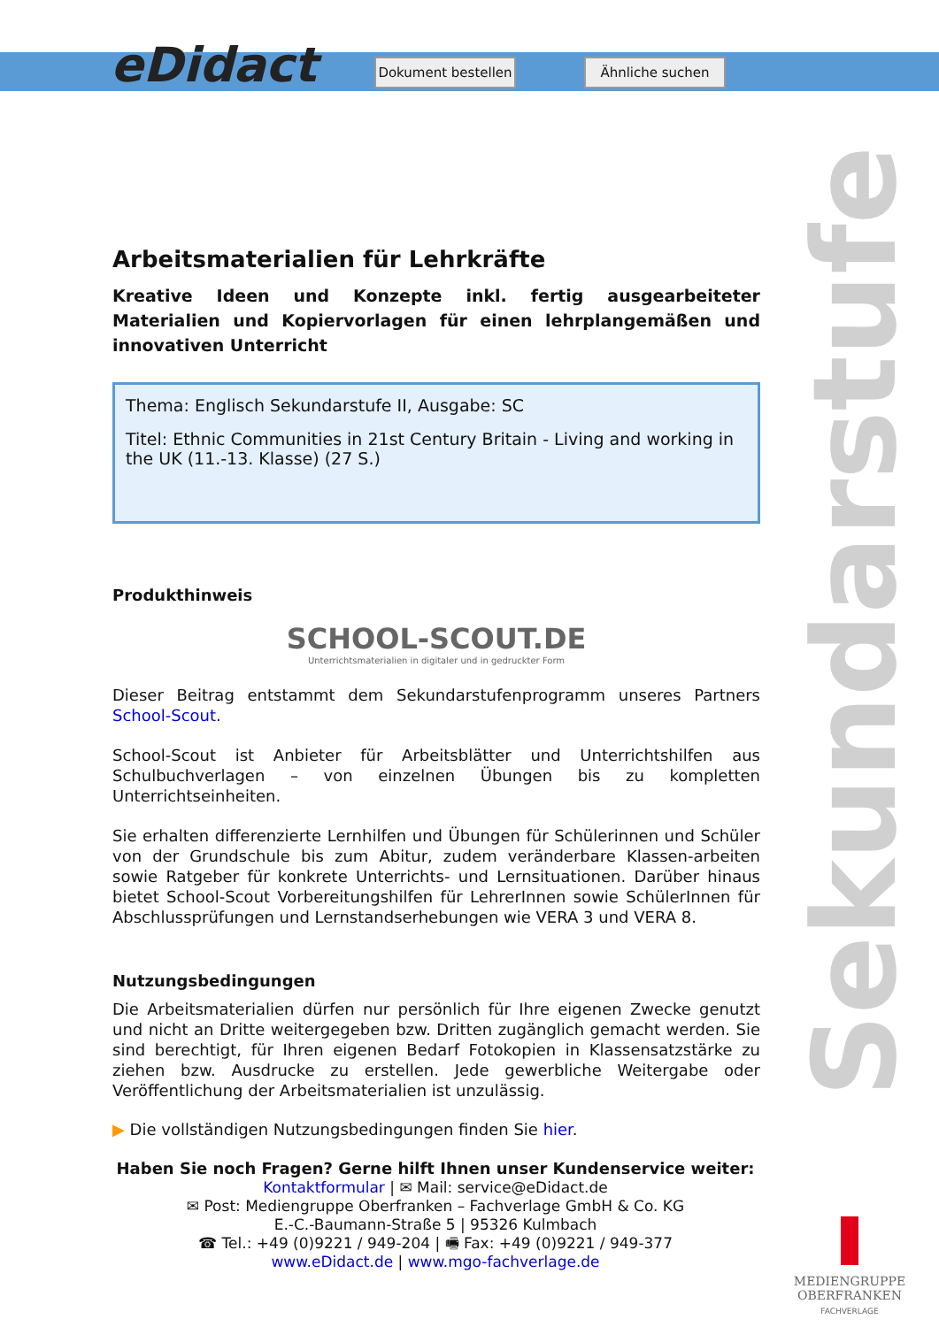eDidact
Dokument bestellen
Ähnliche suchen
Sekundarstufe
Arbeitsmaterialien für Lehrkräfte
Kreative Ideen und Konzepte inkl. fertig ausgearbeiteter Materialien und Kopiervorlagen für einen lehrplangemäßen und innovativen Unterricht
Thema: Englisch Sekundarstufe II, Ausgabe: SC
Titel: Ethnic Communities in 21st Century Britain - Living and working in the UK (11.-13. Klasse) (27 S.)
Produkthinweis
SCHOOL-SCOUT.DE
Unterrichtsmaterialien in digitaler und in gedruckter Form
Dieser Beitrag entstammt dem Sekundarstufenprogramm unseres Partners School-Scout.
School-Scout ist Anbieter für Arbeitsblätter und Unterrichtshilfen aus Schulbuchverlagen – von einzelnen Übungen bis zu kompletten Unterrichtseinheiten.
Sie erhalten differenzierte Lernhilfen und Übungen für Schülerinnen und Schüler von der Grundschule bis zum Abitur, zudem veränderbare Klassen-arbeiten sowie Ratgeber für konkrete Unterrichts- und Lernsituationen. Darüber hinaus bietet School-Scout Vorbereitungshilfen für LehrerInnen sowie SchülerInnen für Abschlussprüfungen und Lernstandserhebungen wie VERA 3 und VERA 8.
Nutzungsbedingungen
Die Arbeitsmaterialien dürfen nur persönlich für Ihre eigenen Zwecke genutzt und nicht an Dritte weitergegeben bzw. Dritten zugänglich gemacht werden. Sie sind berechtigt, für Ihren eigenen Bedarf Fotokopien in Klassensatzstärke zu ziehen bzw. Ausdrucke zu erstellen. Jede gewerbliche Weitergabe oder Veröffentlichung der Arbeitsmaterialien ist unzulässig.
▶ Die vollständigen Nutzungsbedingungen finden Sie hier.
Haben Sie noch Fragen? Gerne hilft Ihnen unser Kundenservice weiter:
Kontaktformular | ✉ Mail: service@eDidact.de
✉ Post: Mediengruppe Oberfranken – Fachverlage GmbH & Co. KG
E.-C.-Baumann-Straße 5 | 95326 Kulmbach
☎ Tel.: +49 (0)9221 / 949-204 | 🖷 Fax: +49 (0)9221 / 949-377
www.eDidact.de | www.mgo-fachverlage.de
MEDIENGRUPPE OBERFRANKEN
FACHVERLAGE